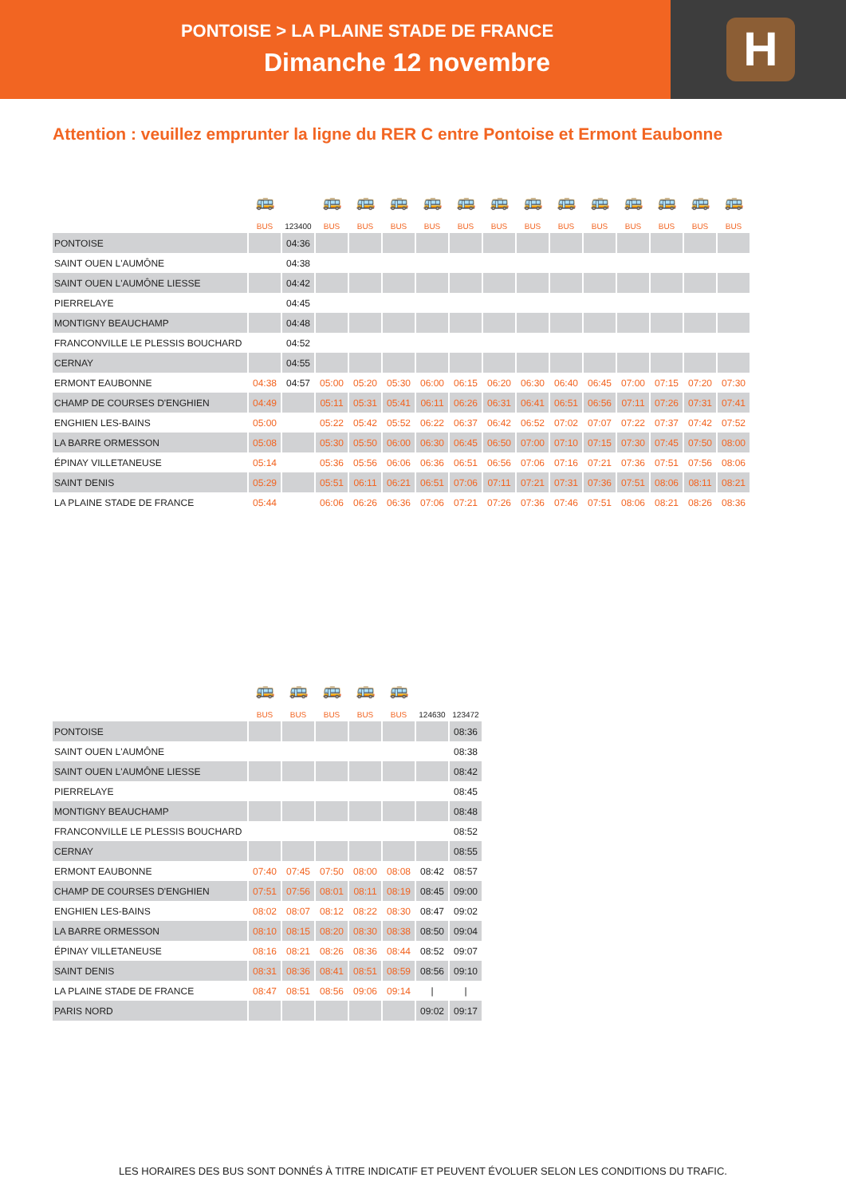PONTOISE > LA PLAINE STADE DE FRANCE
Dimanche 12 novembre
H
Attention : veuillez emprunter la ligne du RER C entre Pontoise et Ermont Eaubonne
| | 🚌 | | 🚌 | 🚌 | 🚌 | 🚌 | 🚌 | 🚌 | 🚌 | 🚌 | 🚌 | 🚌 | 🚌 | 🚌 | 🚌 |
| | BUS | 123400 | BUS | BUS | BUS | BUS | BUS | BUS | BUS | BUS | BUS | BUS | BUS | BUS | BUS |
| PONTOISE | | 04:36 | | | | | | | | | | | | | |
| SAINT OUEN L'AUMÔNE | | 04:38 | | | | | | | | | | | | | |
| SAINT OUEN L'AUMÔNE LIESSE | | 04:42 | | | | | | | | | | | | | |
| PIERRELAYE | | 04:45 | | | | | | | | | | | | | |
| MONTIGNY BEAUCHAMP | | 04:48 | | | | | | | | | | | | | |
| FRANCONVILLE LE PLESSIS BOUCHARD | | 04:52 | | | | | | | | | | | | | |
| CERNAY | | 04:55 | | | | | | | | | | | | | |
| ERMONT EAUBONNE | 04:38 | 04:57 | 05:00 | 05:20 | 05:30 | 06:00 | 06:15 | 06:20 | 06:30 | 06:40 | 06:45 | 07:00 | 07:15 | 07:20 | 07:30 |
| CHAMP DE COURSES D'ENGHIEN | 04:49 | | 05:11 | 05:31 | 05:41 | 06:11 | 06:26 | 06:31 | 06:41 | 06:51 | 06:56 | 07:11 | 07:26 | 07:31 | 07:41 |
| ENGHIEN LES-BAINS | 05:00 | | 05:22 | 05:42 | 05:52 | 06:22 | 06:37 | 06:42 | 06:52 | 07:02 | 07:07 | 07:22 | 07:37 | 07:42 | 07:52 |
| LA BARRE ORMESSON | 05:08 | | 05:30 | 05:50 | 06:00 | 06:30 | 06:45 | 06:50 | 07:00 | 07:10 | 07:15 | 07:30 | 07:45 | 07:50 | 08:00 |
| ÉPINAY VILLETANEUSE | 05:14 | | 05:36 | 05:56 | 06:06 | 06:36 | 06:51 | 06:56 | 07:06 | 07:16 | 07:21 | 07:36 | 07:51 | 07:56 | 08:06 |
| SAINT DENIS | 05:29 | | 05:51 | 06:11 | 06:21 | 06:51 | 07:06 | 07:11 | 07:21 | 07:31 | 07:36 | 07:51 | 08:06 | 08:11 | 08:21 |
| LA PLAINE STADE DE FRANCE | 05:44 | | 06:06 | 06:26 | 06:36 | 07:06 | 07:21 | 07:26 | 07:36 | 07:46 | 07:51 | 08:06 | 08:21 | 08:26 | 08:36 |
| | 🚌 | 🚌 | 🚌 | 🚌 | 🚌 | | |
| | BUS | BUS | BUS | BUS | BUS | 124630 | 123472 |
| PONTOISE | | | | | | | 08:36 |
| SAINT OUEN L'AUMÔNE | | | | | | | 08:38 |
| SAINT OUEN L'AUMÔNE LIESSE | | | | | | | 08:42 |
| PIERRELAYE | | | | | | | 08:45 |
| MONTIGNY BEAUCHAMP | | | | | | | 08:48 |
| FRANCONVILLE LE PLESSIS BOUCHARD | | | | | | | 08:52 |
| CERNAY | | | | | | | 08:55 |
| ERMONT EAUBONNE | 07:40 | 07:45 | 07:50 | 08:00 | 08:08 | 08:42 | 08:57 |
| CHAMP DE COURSES D'ENGHIEN | 07:51 | 07:56 | 08:01 | 08:11 | 08:19 | 08:45 | 09:00 |
| ENGHIEN LES-BAINS | 08:02 | 08:07 | 08:12 | 08:22 | 08:30 | 08:47 | 09:02 |
| LA BARRE ORMESSON | 08:10 | 08:15 | 08:20 | 08:30 | 08:38 | 08:50 | 09:04 |
| ÉPINAY VILLETANEUSE | 08:16 | 08:21 | 08:26 | 08:36 | 08:44 | 08:52 | 09:07 |
| SAINT DENIS | 08:31 | 08:36 | 08:41 | 08:51 | 08:59 | 08:56 | 09:10 |
| LA PLAINE STADE DE FRANCE | 08:47 | 08:51 | 08:56 | 09:06 | 09:14 | / | / |
| PARIS NORD | | | | | | 09:02 | 09:17 |
LES HORAIRES DES BUS SONT DONNÉS À TITRE INDICATIF ET PEUVENT ÉVOLUER SELON LES CONDITIONS DU TRAFIC.